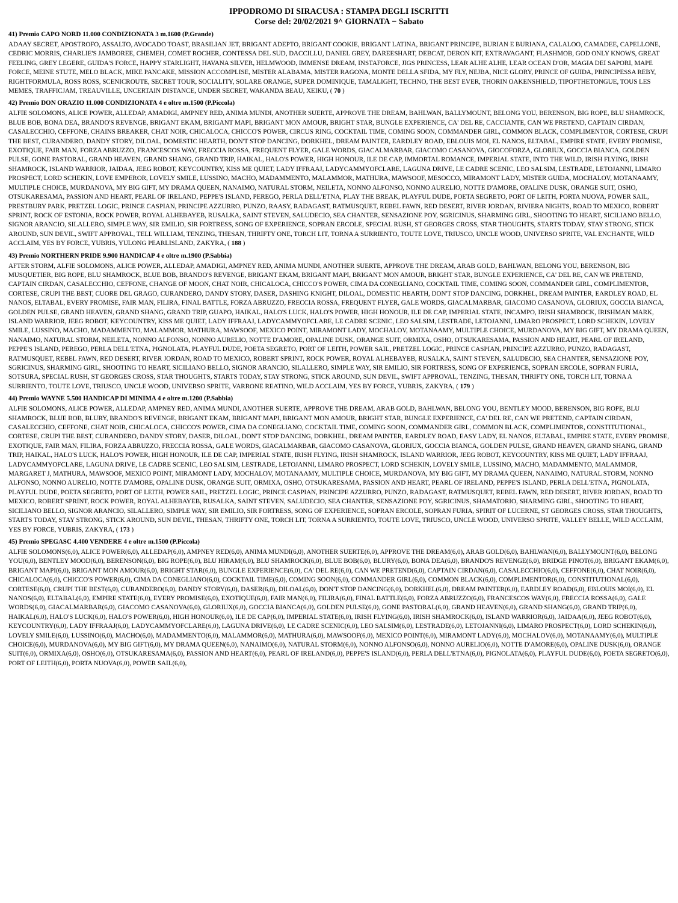IPPODROMO DI SIRACUSA : STAMPA DEGLI ISCRITTI
Corse del: 20/02/2021 9^ GIORNATA − Sabato
41) Premio CAPO NORD 11.000 CONDIZIONATA 3 m.1600 (P.Grande)
ADAAY SECRET, APOSTROFO, ASSALTO, AVOCADO TOAST, BRASILIAN JET, BRIGANT ADEPTO, BRIGANT COOKIE, BRIGANT LATINA, BRIGANT PRINCIPE, BURIAN E BURIANA, CALALOO, CAMADEE, CAPELLONE, CEDRIC MORRIS, CHARLIE'S JAMBOREE, CHEMEH, COMET ROCHER, CONTESSA DEL SUD, DACCILLU, DANIEL GREY, DAREESHART, DEBCAT, DERON KIT, EXTRAVAGANT, FLASHMOB, GOD ONLY KNOWS, GREAT FEELING, GREY LEGERE, GUIDA'S FORCE, HAPPY STARLIGHT, HAVANA SILVER, HELMWOOD, IMMENSE DREAM, INSTAFORCE, JIGS PRINCESS, LEAR ALHE ALHE, LEAR OCEAN D'OR, MAGIA DEI SAPORI, MAPE FORCE, MEINE STUTE, MELO BLACK, MIKE PANCAKE, MISSION ACCOMPLISE, MISTER ALABAMA, MISTER RAGONA, MONTE DELLA SFIDA, MY FLY, NEJBA, NICE GLORY, PRINCE OF GUIDA, PRINCIPESSA REBY, RIGHTFORMULA, ROSS ROSS, SCENICROUTE, SECRET TOUR, SOCIALITY, SOLARE ORANGE, SUPER DOMINIQUE, TAMALIGHT, TECHNO, THE BEST EVER, THORIN OAKENSHIELD, TIPOFTHETONGUE, TOUS LES MEMES, TRAFFICJAM, TREAUVILLE, UNCERTAIN DISTANCE, UNDER SECRET, WAKANDA BEAU, XEIKU, ( 70 )
42) Premio DON ORAZIO 11.000 CONDIZIONATA 4 e oltre m.1500 (P.Piccola)
ALFIE SOLOMONS, ALICE POWER, ALLEDAP, AMADIGI, AMPNEY RED, ANIMA MUNDI, ANOTHER SUERTE, APPROVE THE DREAM, BAHLWAN, BALLYMOUNT, BELONG YOU, BERENSON, BIG ROPE, BLU SHAMROCK, BLUE BOB, BONA DEA, BRANDO'S REVENGE, BRIGANT EKAM, BRIGANT MAPI, BRIGANT MON AMOUR, BRIGHT STAR, BUNGLE EXPERIENCE, CA' DEL RE, CACCIANTE, CAN WE PRETEND, CAPTAIN CIRDAN, CASALECCHIO, CEFFONE, CHAINS BREAKER, CHAT NOIR, CHICALOCA, CHICCO'S POWER, CIRCUS RING, COCKTAIL TIME, COMING SOON, COMMANDER GIRL, COMMON BLACK, COMPLIMENTOR, CORTESE, CRUPI THE BEST, CURANDERO, DANDY STORY, DILOAL, DOMESTIC HEARTH, DON'T STOP DANCING, DORKHEL, DREAM PAINTER, EARDLEY ROAD, EBLOUIS MOI, EL NANOS, ELTABAL, EMPIRE STATE, EVERY PROMISE, EXOTIQUE, FAIR MAN, FORZA ABRUZZO, FRANCESCOS WAY, FRECCIA ROSSA, FREQUENT FLYER, GALE WORDS, GIACALMARBAR, GIACOMO CASANOVA, GIOCOFORZA, GLORIUX, GOCCIA BIANCA, GOLDEN PULSE, GONE PASTORAL, GRAND HEAVEN, GRAND SHANG, GRAND TRIP, HAIKAL, HALO'S POWER, HIGH HONOUR, ILE DE CAP, IMMORTAL ROMANCE, IMPERIAL STATE, INTO THE WILD, IRISH FLYING, IRISH SHAMROCK, ISLAND WARRIOR, JAIDAA, JEEG ROBOT, KEYCOUNTRY, KISS ME QUIET, LADY IFFRAAJ, LADYCAMMYOFCLARE, LAGUNA DRIVE, LE CADRE SCENIC, LEO SALSIM, LESTRADE, LETOJANNI, LIMARO PROSPECT, LORD SCHEKIN, LOVE EMPEROR, LOVELY SMILE, LUSSINO, MACHO, MADAMMENTO, MALAMMOR, MATHURA, MAWSOOF, MESOCCO, MIRAMONT LADY, MISTER GUIDA, MOCHALOV, MOTANAAMY, MULTIPLE CHOICE, MURDANOVA, MY BIG GIFT, MY DRAMA QUEEN, NANAIMO, NATURAL STORM, NEILETA, NONNO ALFONSO, NONNO AURELIO, NOTTE D'AMORE, OPALINE DUSK, ORANGE SUIT, OSHO, OTSUKARESAMA, PASSION AND HEART, PEARL OF IRELAND, PEPPE'S ISLAND, PEREGO, PERLA DELL'ETNA, PLAY THE BREAK, PLAYFUL DUDE, POETA SEGRETO, PORT OF LEITH, PORTA NUOVA, POWER SAIL, PRESTBURY PARK, PRETZEL LOGIC, PRINCE CASPIAN, PRINCIPE AZZURRO, PUNZO, RAASY, RADAGAST, RATMUSQUET, REBEL FAWN, RED DESERT, RIVER JORDAN, RIVIERA NIGHTS, ROAD TO MEXICO, ROBERT SPRINT, ROCK OF ESTONIA, ROCK POWER, ROYAL ALHEBAYEB, RUSALKA, SAINT STEVEN, SALUDECIO, SEA CHANTER, SENSAZIONE POY, SGRICINUS, SHARMING GIRL, SHOOTING TO HEART, SICILIANO BELLO, SIGNOR ARANCIO, SILALLERO, SIMPLE WAY, SIR EMILIO, SIR FORTRESS, SONG OF EXPERIENCE, SOPRAN ERCOLE, SPECIAL RUSH, ST GEORGES CROSS, STAR THOUGHTS, STARTS TODAY, STAY STRONG, STICK AROUND, SUN DEVIL, SWIFT APPROVAL, TELL WILLIAM, TENZING, THESAN, THRIFTY ONE, TORCH LIT, TORNA A SURRIENTO, TOUTE LOVE, TRIUSCO, UNCLE WOOD, UNIVERSO SPRITE, VAL ENCHANTE, WILD ACCLAIM, YES BY FORCE, YUBRIS, YULONG PEARLISLAND, ZAKYRA, ( 188 )
43) Premio NORTHERN PRIDE 9.900 HANDICAP 4 e oltre m.1900 (P.Sabbia)
AFTER STORM, ALFIE SOLOMONS, ALICE POWER, ALLEDAP, AMADIGI, AMPNEY RED, ANIMA MUNDI, ANOTHER SUERTE, APPROVE THE DREAM, ARAB GOLD, BAHLWAN, BELONG YOU, BERENSON, BIG MUSQUETIER, BIG ROPE, BLU SHAMROCK, BLUE BOB, BRANDO'S REVENGE, BRIGANT EKAM, BRIGANT MAPI, BRIGANT MON AMOUR, BRIGHT STAR, BUNGLE EXPERIENCE, CA' DEL RE, CAN WE PRETEND, CAPTAIN CIRDAN, CASALECCHIO, CEFFONE, CHANGE OF MOON, CHAT NOIR, CHICALOCA, CHICCO'S POWER, CIMA DA CONEGLIANO, COCKTAIL TIME, COMING SOON, COMMANDER GIRL, COMPLIMENTOR, CORTESE, CRUPI THE BEST, CUORE DEL GRAGO, CURANDERO, DANDY STORY, DASER, DASHING KNIGHT, DILOAL, DOMESTIC HEARTH, DON'T STOP DANCING, DORKHEL, DREAM PAINTER, EARDLEY ROAD, EL NANOS, ELTABAL, EVERY PROMISE, FAIR MAN, FILIRA, FINAL BATTLE, FORZA ABRUZZO, FRECCIA ROSSA, FREQUENT FLYER, GALE WORDS, GIACALMARBAR, GIACOMO CASANOVA, GLORIUX, GOCCIA BIANCA, GOLDEN PULSE, GRAND HEAVEN, GRAND SHANG, GRAND TRIP, GUAPO, HAIKAL, HALO'S LUCK, HALO'S POWER, HIGH HONOUR, ILE DE CAP, IMPERIAL STATE, INCAMPO, IRISH SHAMROCK, IRISHMAN MARK, ISLAND WARRIOR, JEEG ROBOT, KEYCOUNTRY, KISS ME QUIET, LADY IFFRAAJ, LADYCAMMYOFCLARE, LE CADRE SCENIC, LEO SALSIM, LESTRADE, LETOJANNI, LIMARO PROSPECT, LORD SCHEKIN, LOVELY SMILE, LUSSINO, MACHO, MADAMMENTO, MALAMMOR, MATHURA, MAWSOOF, MEXICO POINT, MIRAMONT LADY, MOCHALOV, MOTANAAMY, MULTIPLE CHOICE, MURDANOVA, MY BIG GIFT, MY DRAMA QUEEN, NANAIMO, NATURAL STORM, NEILETA, NONNO ALFONSO, NONNO AURELIO, NOTTE D'AMORE, OPALINE DUSK, ORANGE SUIT, ORMIXA, OSHO, OTSUKARESAMA, PASSION AND HEART, PEARL OF IRELAND, PEPPE'S ISLAND, PEREGO, PERLA DELL'ETNA, PIGNOLATA, PLAYFUL DUDE, POETA SEGRETO, PORT OF LEITH, POWER SAIL, PRETZEL LOGIC, PRINCE CASPIAN, PRINCIPE AZZURRO, PUNZO, RADAGAST, RATMUSQUET, REBEL FAWN, RED DESERT, RIVER JORDAN, ROAD TO MEXICO, ROBERT SPRINT, ROCK POWER, ROYAL ALHEBAYEB, RUSALKA, SAINT STEVEN, SALUDECIO, SEA CHANTER, SENSAZIONE POY, SGRICINUS, SHARMING GIRL, SHOOTING TO HEART, SICILIANO BELLO, SIGNOR ARANCIO, SILALLERO, SIMPLE WAY, SIR EMILIO, SIR FORTRESS, SONG OF EXPERIENCE, SOPRAN ERCOLE, SOPRAN FURIA, SOTSURA, SPECIAL RUSH, ST GEORGES CROSS, STAR THOUGHTS, STARTS TODAY, STAY STRONG, STICK AROUND, SUN DEVIL, SWIFT APPROVAL, TENZING, THESAN, THRIFTY ONE, TORCH LIT, TORNA A SURRIENTO, TOUTE LOVE, TRIUSCO, UNCLE WOOD, UNIVERSO SPRITE, VARRONE REATINO, WILD ACCLAIM, YES BY FORCE, YUBRIS, ZAKYRA, ( 179 )
44) Premio WAYNE 5.500 HANDICAP DI MINIMA 4 e oltre m.1200 (P.Sabbia)
ALFIE SOLOMONS, ALICE POWER, ALLEDAP, AMPNEY RED, ANIMA MUNDI, ANOTHER SUERTE, APPROVE THE DREAM, ARAB GOLD, BAHLWAN, BELONG YOU, BENTLEY MOOD, BERENSON, BIG ROPE, BLU SHAMROCK, BLUE BOB, BLURY, BRANDO'S REVENGE, BRIGANT EKAM, BRIGANT MAPI, BRIGANT MON AMOUR, BRIGHT STAR, BUNGLE EXPERIENCE, CA' DEL RE, CAN WE PRETEND, CAPTAIN CIRDAN, CASALECCHIO, CEFFONE, CHAT NOIR, CHICALOCA, CHICCO'S POWER, CIMA DA CONEGLIANO, COCKTAIL TIME, COMING SOON, COMMANDER GIRL, COMMON BLACK, COMPLIMENTOR, CONSTITUTIONAL, CORTESE, CRUPI THE BEST, CURANDERO, DANDY STORY, DASER, DILOAL, DON'T STOP DANCING, DORKHEL, DREAM PAINTER, EARDLEY ROAD, EASY LADY, EL NANOS, ELTABAL, EMPIRE STATE, EVERY PROMISE, EXOTIQUE, FAIR MAN, FILIRA, FORZA ABRUZZO, FRECCIA ROSSA, GALE WORDS, GIACALMARBAR, GIACOMO CASANOVA, GLORIUX, GOCCIA BIANCA, GOLDEN PULSE, GRAND HEAVEN, GRAND SHANG, GRAND TRIP, HAIKAL, HALO'S LUCK, HALO'S POWER, HIGH HONOUR, ILE DE CAP, IMPERIAL STATE, IRISH FLYING, IRISH SHAMROCK, ISLAND WARRIOR, JEEG ROBOT, KEYCOUNTRY, KISS ME QUIET, LADY IFFRAAJ, LADYCAMMYOFCLARE, LAGUNA DRIVE, LE CADRE SCENIC, LEO SALSIM, LESTRADE, LETOJANNI, LIMARO PROSPECT, LORD SCHEKIN, LOVELY SMILE, LUSSINO, MACHO, MADAMMENTO, MALAMMOR, MARGARET J, MATHURA, MAWSOOF, MEXICO POINT, MIRAMONT LADY, MOCHALOV, MOTANAAMY, MULTIPLE CHOICE, MURDANOVA, MY BIG GIFT, MY DRAMA QUEEN, NANAIMO, NATURAL STORM, NONNO ALFONSO, NONNO AURELIO, NOTTE D'AMORE, OPALINE DUSK, ORANGE SUIT, ORMIXA, OSHO, OTSUKARESAMA, PASSION AND HEART, PEARL OF IRELAND, PEPPE'S ISLAND, PERLA DELL'ETNA, PIGNOLATA, PLAYFUL DUDE, POETA SEGRETO, PORT OF LEITH, POWER SAIL, PRETZEL LOGIC, PRINCE CASPIAN, PRINCIPE AZZURRO, PUNZO, RADAGAST, RATMUSQUET, REBEL FAWN, RED DESERT, RIVER JORDAN, ROAD TO MEXICO, ROBERT SPRINT, ROCK POWER, ROYAL ALHEBAYEB, RUSALKA, SAINT STEVEN, SALUDECIO, SEA CHANTER, SENSAZIONE POY, SGRICINUS, SHAMATORIO, SHARMING GIRL, SHOOTING TO HEART, SICILIANO BELLO, SIGNOR ARANCIO, SILALLERO, SIMPLE WAY, SIR EMILIO, SIR FORTRESS, SONG OF EXPERIENCE, SOPRAN ERCOLE, SOPRAN FURIA, SPIRIT OF LUCERNE, ST GEORGES CROSS, STAR THOUGHTS, STARTS TODAY, STAY STRONG, STICK AROUND, SUN DEVIL, THESAN, THRIFTY ONE, TORCH LIT, TORNA A SURRIENTO, TOUTE LOVE, TRIUSCO, UNCLE WOOD, UNIVERSO SPRITE, VALLEY BELLE, WILD ACCLAIM, YES BY FORCE, YUBRIS, ZAKYRA, ( 173 )
45) Premio SPEGASC 4.400 VENDERE 4 e oltre m.1500 (P.Piccola)
ALFIE SOLOMONS(6,0), ALICE POWER(6,0), ALLEDAP(6,0), AMPNEY RED(6,0), ANIMA MUNDI(6,0), ANOTHER SUERTE(6,0), APPROVE THE DREAM(6,0), ARAB GOLD(6,0), BAHLWAN(6,0), BALLYMOUNT(6,0), BELONG YOU(6,0), BENTLEY MOOD(6,0), BERENSON(6,0), BIG ROPE(6,0), BLU HIRAM(6,0), BLU SHAMROCK(6,0), BLUE BOB(6,0), BLURY(6,0), BONA DEA(6,0), BRANDO'S REVENGE(6,0), BRIDGE PINOT(6,0), BRIGANT EKAM(6,0), BRIGANT MAPI(6,0), BRIGANT MON AMOUR(6,0), BRIGHT STAR(6,0), BUNGLE EXPERIENCE(6,0), CA' DEL RE(6,0), CAN WE PRETEND(6,0), CAPTAIN CIRDAN(6,0), CASALECCHIO(6,0), CEFFONE(6,0), CHAT NOIR(6,0), CHICALOCA(6,0), CHICCO'S POWER(6,0), CIMA DA CONEGLIANO(6,0), COCKTAIL TIME(6,0), COMING SOON(6,0), COMMANDER GIRL(6,0), COMMON BLACK(6,0), COMPLIMENTOR(6,0), CONSTITUTIONAL(6,0), CORTESE(6,0), CRUPI THE BEST(6,0), CURANDERO(6,0), DANDY STORY(6,0), DASER(6,0), DILOAL(6,0), DON'T STOP DANCING(6,0), DORKHEL(6,0), DREAM PAINTER(6,0), EARDLEY ROAD(6,0), EBLOUIS MOI(6,0), EL NANOS(6,0), ELTABAL(6,0), EMPIRE STATE(6,0), EVERY PROMISE(6,0), EXOTIQUE(6,0), FAIR MAN(6,0), FILIRA(6,0), FINAL BATTLE(6,0), FORZA ABRUZZO(6,0), FRANCESCOS WAY(6,0), FRECCIA ROSSA(6,0), GALE WORDS(6,0), GIACALMARBAR(6,0), GIACOMO CASANOVA(6,0), GLORIUX(6,0), GOCCIA BIANCA(6,0), GOLDEN PULSE(6,0), GONE PASTORAL(6,0), GRAND HEAVEN(6,0), GRAND SHANG(6,0), GRAND TRIP(6,0), HAIKAL(6,0), HALO'S LUCK(6,0), HALO'S POWER(6,0), HIGH HONOUR(6,0), ILE DE CAP(6,0), IMPERIAL STATE(6,0), IRISH FLYING(6,0), IRISH SHAMROCK(6,0), ISLAND WARRIOR(6,0), JAIDAA(6,0), JEEG ROBOT(6,0), KEYCOUNTRY(6,0), LADY IFFRAAJ(6,0), LADYCAMMYOFCLARE(6,0), LAGUNA DRIVE(6,0), LE CADRE SCENIC(6,0), LEO SALSIM(6,0), LESTRADE(6,0), LETOJANNI(6,0), LIMARO PROSPECT(6,0), LORD SCHEKIN(6,0), LOVELY SMILE(6,0), LUSSINO(6,0), MACHO(6,0), MADAMMENTO(6,0), MALAMMOR(6,0), MATHURA(6,0), MAWSOOF(6,0), MEXICO POINT(6,0), MIRAMONT LADY(6,0), MOCHALOV(6,0), MOTANAAMY(6,0), MULTIPLE CHOICE(6,0), MURDANOVA(6,0), MY BIG GIFT(6,0), MY DRAMA QUEEN(6,0), NANAIMO(6,0), NATURAL STORM(6,0), NONNO ALFONSO(6,0), NONNO AURELIO(6,0), NOTTE D'AMORE(6,0), OPALINE DUSK(6,0), ORANGE SUIT(6,0), ORMIXA(6,0), OSHO(6,0), OTSUKARESAMA(6,0), PASSION AND HEART(6,0), PEARL OF IRELAND(6,0), PEPPE'S ISLAND(6,0), PERLA DELL'ETNA(6,0), PIGNOLATA(6,0), PLAYFUL DUDE(6,0), POETA SEGRETO(6,0), PORT OF LEITH(6,0), PORTA NUOVA(6,0), POWER SAIL(6,0),